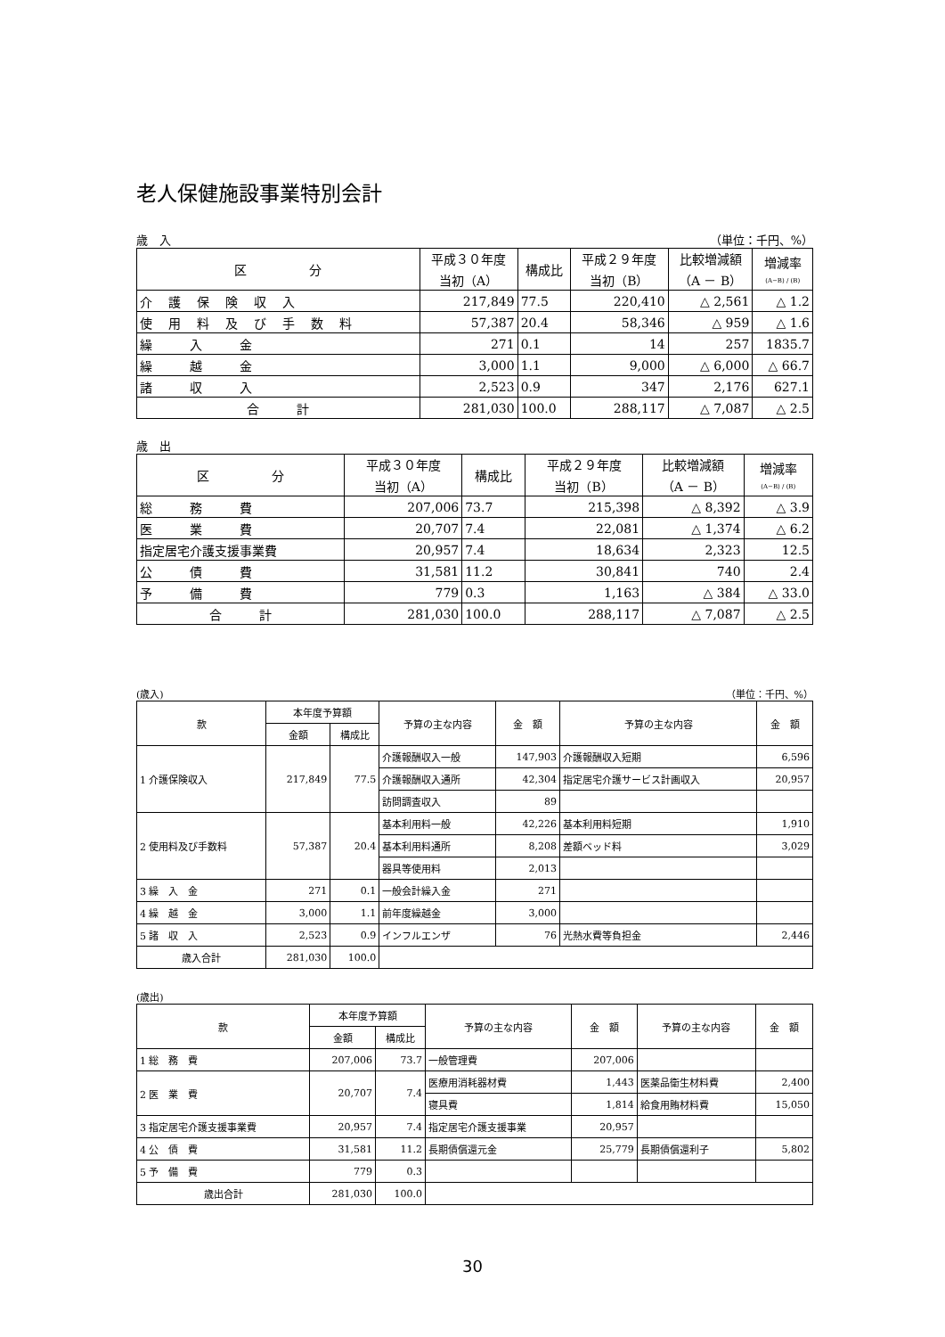老人保健施設事業特別会計
歳　入 （単位：千円、%）
| 区 分 | 平成３０年度 当初（A） | 構成比 | 平成２９年度 当初（B） | 比較増減額 （A － B） | 増減率 (A−B) / (B) |
| --- | --- | --- | --- | --- | --- |
| 介護保険収入 | 217,849 | 77.5 | 220,410 | △ 2,561 | △ 1.2 |
| 使用料及び手数料 | 57,387 | 20.4 | 58,346 | △ 959 | △ 1.6 |
| 繰 入 金 | 271 | 0.1 | 14 | 257 | 1835.7 |
| 繰 越 金 | 3,000 | 1.1 | 9,000 | △ 6,000 | △ 66.7 |
| 諸 収 入 | 2,523 | 0.9 | 347 | 2,176 | 627.1 |
| 合 計 | 281,030 | 100.0 | 288,117 | △ 7,087 | △ 2.5 |
歳　出
| 区 分 | 平成３０年度 当初（A） | 構成比 | 平成２９年度 当初（B） | 比較増減額 （A － B） | 増減率 (A−B) / (B) |
| --- | --- | --- | --- | --- | --- |
| 総 務 費 | 207,006 | 73.7 | 215,398 | △ 8,392 | △ 3.9 |
| 医 業 費 | 20,707 | 7.4 | 22,081 | △ 1,374 | △ 6.2 |
| 指定居宅介護支援事業費 | 20,957 | 7.4 | 18,634 | 2,323 | 12.5 |
| 公 債 費 | 31,581 | 11.2 | 30,841 | 740 | 2.4 |
| 予 備 費 | 779 | 0.3 | 1,163 | △ 384 | △ 33.0 |
| 合 計 | 281,030 | 100.0 | 288,117 | △ 7,087 | △ 2.5 |
(歳入) （単位：千円、%）
| 款 | 本年度予算額 | | 予算の主な内容 | 金 額 | 予算の主な内容 | 金 額 |
| --- | --- | --- | --- | --- | --- | --- |
| | 金額 | 構成比 | | | | |
| 1 介護保険収入 | 217,849 | 77.5 | 介護報酬収入一般 | 147,903 | 介護報酬収入短期 | 6,596 |
| | | | 介護報酬収入通所 | 42,304 | 指定居宅介護サービス計画収入 | 20,957 |
| | | | 訪問調査収入 | 89 | | |
| 2 使用料及び手数料 | 57,387 | 20.4 | 基本利用料一般 | 42,226 | 基本利用料短期 | 1,910 |
| | | | 基本利用料通所 | 8,208 | 差額ベッド料 | 3,029 |
| | | | 器具等使用料 | 2,013 | | |
| 3 繰 入 金 | 271 | 0.1 | 一般会計繰入金 | 271 | | |
| 4 繰 越 金 | 3,000 | 1.1 | 前年度繰越金 | 3,000 | | |
| 5 諸 収 入 | 2,523 | 0.9 | インフルエンザ | 76 | 光熱水費等負担金 | 2,446 |
| 歳入合計 | 281,030 | 100.0 | | | | |
(歳出)
| 款 | 本年度予算額 | | 予算の主な内容 | 金 額 | 予算の主な内容 | 金 額 |
| --- | --- | --- | --- | --- | --- | --- |
| | 金額 | 構成比 | | | | |
| 1 総 務 費 | 207,006 | 73.7 | 一般管理費 | 207,006 | | |
| 2 医 業 費 | 20,707 | 7.4 | 医療用消耗器材費 | 1,443 | 医薬品衛生材料費 | 2,400 |
| | | | 寝具費 | 1,814 | 給食用賄材料費 | 15,050 |
| 3 指定居宅介護支援事業費 | 20,957 | 7.4 | 指定居宅介護支援事業 | 20,957 | | |
| 4 公 債 費 | 31,581 | 11.2 | 長期債償還元金 | 25,779 | 長期債償還利子 | 5,802 |
| 5 予 備 費 | 779 | 0.3 | | | | |
| 歳出合計 | 281,030 | 100.0 | | | | |
30